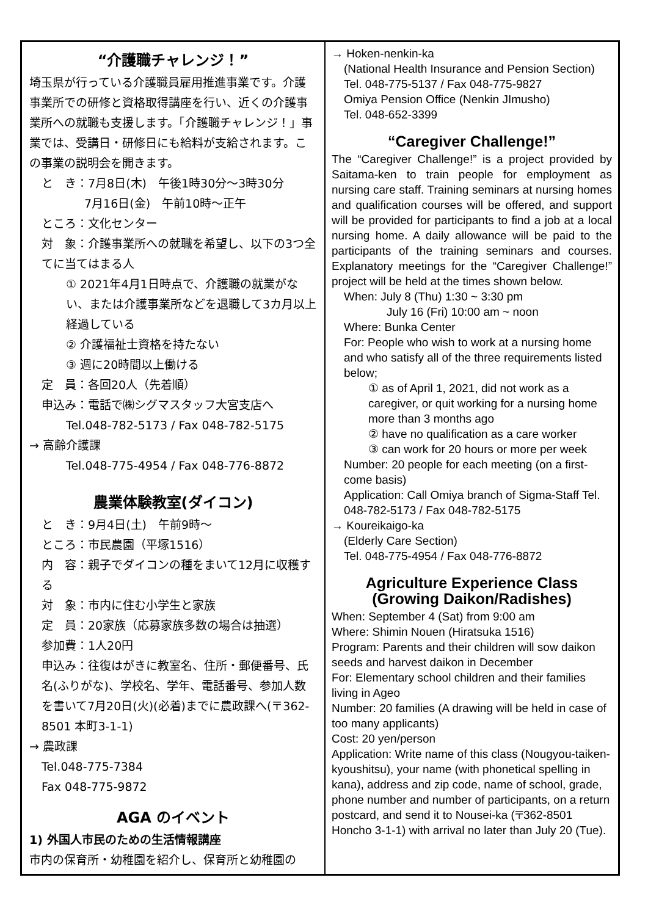“介護職チャレンジ！”
埼玉県が行っている介護職員雇用推進事業です。介護事業所での研修と資格取得講座を行い、近くの介護事業所への就職も支援します。「介護職チャレンジ！」事業では、受講日・研修日にも給料が支給されます。この事業の説明会を開きます。
と　き：7月8日(木)　午後1時30分～3時30分
7月16日(金)　午前10時～正午
ところ：文化センター
対　象：介護事業所への就職を希望し、以下の3つ全てに当てはまる人
① 2021年4月1日時点で、介護職の就業がない、または介護事業所などを退職して3カ月以上経過している
② 介護福祉士資格を持たない
③ 週に20時間以上働ける
定　員：各回20人（先着順）
申込み：電話で㈱シグマスタッフ大宮支店へ
Tel.048-782-5173 / Fax 048-782-5175
→ 高齢介護課
Tel.048-775-4954 / Fax 048-776-8872
農業体験教室(ダイコン)
と　き：9月4日(土)　午前9時～
ところ：市民農園（平塚1516）
内　容：親子でダイコンの種をまいて12月に収穫する
対　象：市内に住む小学生と家族
定　員：20家族（応募家族多数の場合は抽選）
参加費：1人20円
申込み：往復はがきに教室名、住所・郵便番号、氏名(ふりがな)、学校名、学年、電話番号、参加人数を書いて7月20日(火)(必着)までに農政課へ(〒362-8501 本町3-1-1)
→ 農政課
Tel.048-775-7384
Fax 048-775-9872
AGA のイベント
1) 外国人市民のための生活情報講座
市内の保育所・幼稚園を紹介し、保育所と幼稚園の
→ Hoken-nenkin-ka
(National Health Insurance and Pension Section)
Tel. 048-775-5137 / Fax 048-775-9827
Omiya Pension Office (Nenkin JImusho)
Tel. 048-652-3399
“Caregiver Challenge!”
The “Caregiver Challenge!” is a project provided by Saitama-ken to train people for employment as nursing care staff. Training seminars at nursing homes and qualification courses will be offered, and support will be provided for participants to find a job at a local nursing home. A daily allowance will be paid to the participants of the training seminars and courses. Explanatory meetings for the “Caregiver Challenge!” project will be held at the times shown below.
When: July 8 (Thu) 1:30 ~ 3:30 pm
July 16 (Fri) 10:00 am ~ noon
Where: Bunka Center
For: People who wish to work at a nursing home and who satisfy all of the three requirements listed below;
① as of April 1, 2021, did not work as a caregiver, or quit working for a nursing home more than 3 months ago
② have no qualification as a care worker
③ can work for 20 hours or more per week
Number: 20 people for each meeting (on a first-come basis)
Application: Call Omiya branch of Sigma-Staff Tel. 048-782-5173 / Fax 048-782-5175
→ Koureikaigo-ka
(Elderly Care Section)
Tel. 048-775-4954 / Fax 048-776-8872
Agriculture Experience Class (Growing Daikon/Radishes)
When: September 4 (Sat) from 9:00 am
Where: Shimin Nouen (Hiratsuka 1516)
Program: Parents and their children will sow daikon seeds and harvest daikon in December
For: Elementary school children and their families living in Ageo
Number: 20 families (A drawing will be held in case of too many applicants)
Cost: 20 yen/person
Application: Write name of this class (Nougyou-taiken-kyoushitsu), your name (with phonetical spelling in kana), address and zip code, name of school, grade, phone number and number of participants, on a return postcard, and send it to Nousei-ka (〒362-8501 Honcho 3-1-1) with arrival no later than July 20 (Tue).